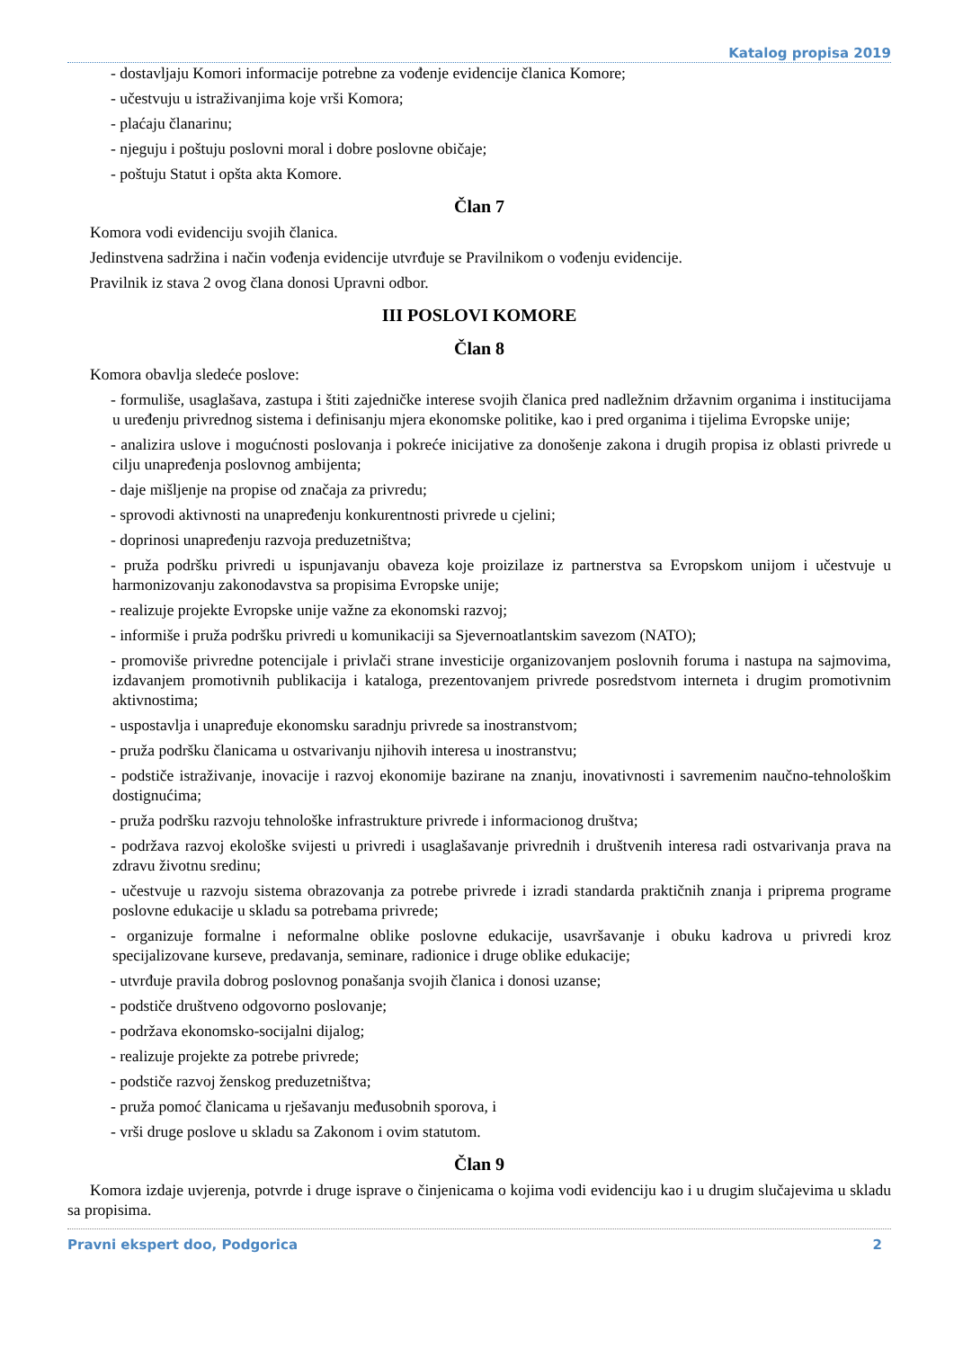Katalog propisa 2019
- dostavljaju Komori informacije potrebne za vođenje evidencije članica Komore;
- učestvuju u istraživanjima koje vrši Komora;
- plaćaju članarinu;
- njeguju i poštuju poslovni moral i dobre poslovne običaje;
- poštuju Statut i opšta akta Komore.
Član 7
Komora vodi evidenciju svojih članica.
Jedinstvena sadržina i način vođenja evidencije utvrđuje se Pravilnikom o vođenju evidencije.
Pravilnik iz stava 2 ovog člana donosi Upravni odbor.
III POSLOVI KOMORE
Član 8
Komora obavlja sledeće poslove:
- formuliše, usaglašava, zastupa i štiti zajedničke interese svojih članica pred nadležnim državnim organima i institucijama u uređenju privrednog sistema i definisanju mjera ekonomske politike, kao i pred organima i tijelima Evropske unije;
- analizira uslove i mogućnosti poslovanja i pokreće inicijative za donošenje zakona i drugih propisa iz oblasti privrede u cilju unapređenja poslovnog ambijenta;
- daje mišljenje na propise od značaja za privredu;
- sprovodi aktivnosti na unapređenju konkurentnosti privrede u cjelini;
- doprinosi unapređenju razvoja preduzetništva;
- pruža podršku privredi u ispunjavanju obaveza koje proizilaze iz partnerstva sa Evropskom unijom i učestvuje u harmonizovanju zakonodavstva sa propisima Evropske unije;
- realizuje projekte Evropske unije važne za ekonomski razvoj;
- informiše i pruža podršku privredi u komunikaciji sa Sjevernoatlantskim savezom (NATO);
- promoviše privredne potencijale i privlači strane investicije organizovanjem poslovnih foruma i nastupa na sajmovima, izdavanjem promotivnih publikacija i kataloga, prezentovanjem privrede posredstvom interneta i drugim promotivnim aktivnostima;
- uspostavlja i unapređuje ekonomsku saradnju privrede sa inostranstvom;
- pruža podršku članicama u ostvarivanju njihovih interesa u inostranstvu;
- podstiče istraživanje, inovacije i razvoj ekonomije bazirane na znanju, inovativnosti i savremenim naučno-tehnološkim dostignućima;
- pruža podršku razvoju tehnološke infrastrukture privrede i informacionog društva;
- podržava razvoj ekološke svijesti u privredi i usaglašavanje privrednih i društvenih interesa radi ostvarivanja prava na zdravu životnu sredinu;
- učestvuje u razvoju sistema obrazovanja za potrebe privrede i izradi standarda praktičnih znanja i priprema programe poslovne edukacije u skladu sa potrebama privrede;
- organizuje formalne i neformalne oblike poslovne edukacije, usavršavanje i obuku kadrova u privredi kroz specijalizovane kurseve, predavanja, seminare, radionice i druge oblike edukacije;
- utvrđuje pravila dobrog poslovnog ponašanja svojih članica i donosi uzanse;
- podstiče društveno odgovorno poslovanje;
- podržava ekonomsko-socijalni dijalog;
- realizuje projekte za potrebe privrede;
- podstiče razvoj ženskog preduzetništva;
- pruža pomoć članicama u rješavanju međusobnih sporova, i
- vrši druge poslove u skladu sa Zakonom i ovim statutom.
Član 9
Komora izdaje uvjerenja, potvrde i druge isprave o činjenicama o kojima vodi evidenciju kao i u drugim slučajevima u skladu sa propisima.
Pravni ekspert doo, Podgorica 2